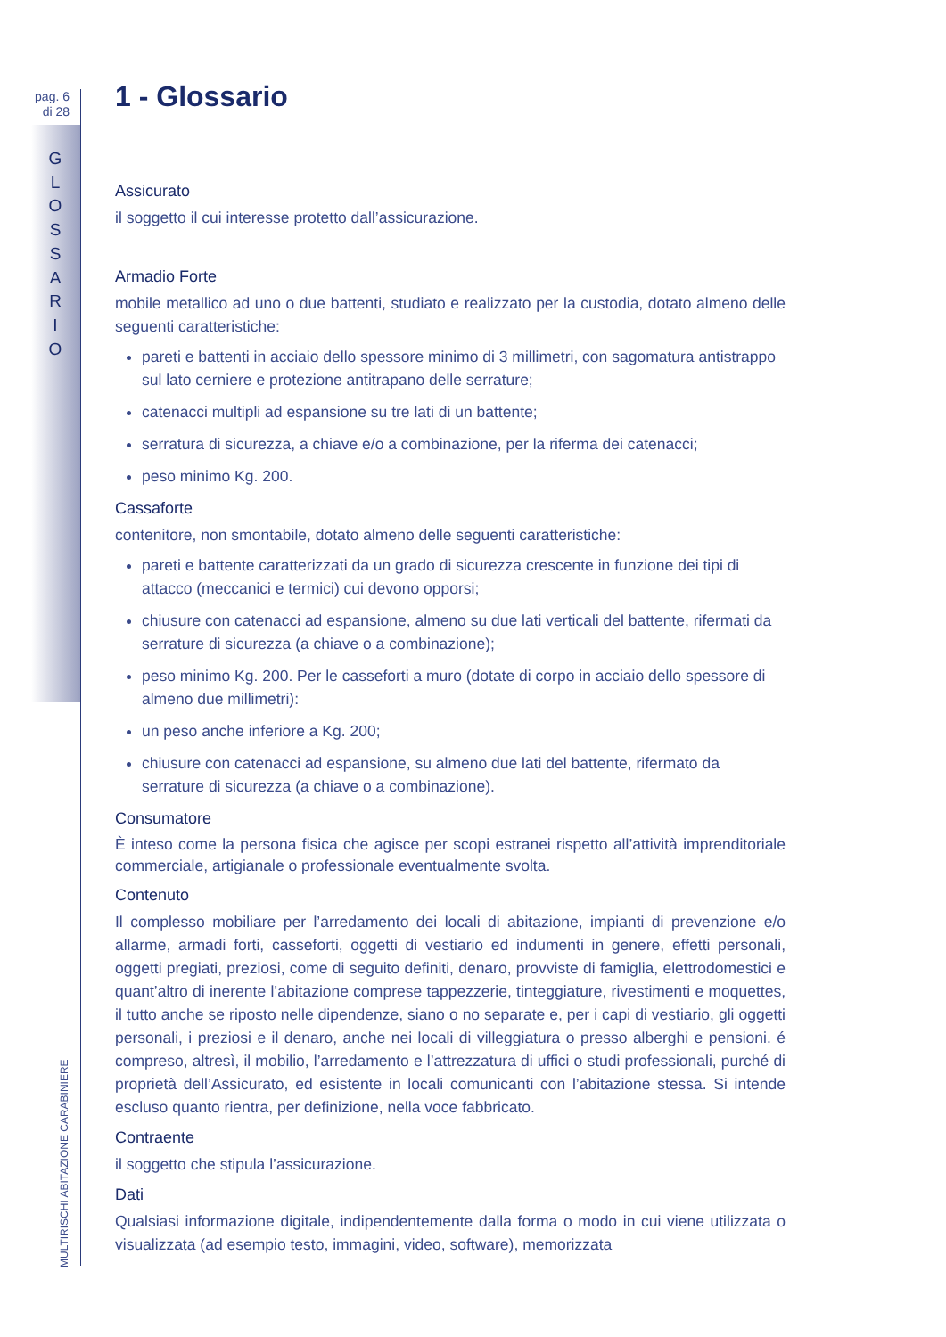pag. 6
di 28
G
L
O
S
S
A
R
I
O
MULTIRISCHI ABITAZIONE CARABINIERE
1 - Glossario
Assicurato
il soggetto il cui interesse protetto dall’assicurazione.
Armadio Forte
mobile metallico ad uno o due battenti, studiato e realizzato per la custodia, dotato almeno delle seguenti caratteristiche:
pareti e battenti in acciaio dello spessore minimo di 3 millimetri, con sagomatura antistrappo sul lato cerniere e protezione antitrapano delle serrature;
catenacci multipli ad espansione su tre lati di un battente;
serratura di sicurezza, a chiave e/o a combinazione, per la riferma dei catenacci;
peso minimo Kg. 200.
Cassaforte
contenitore, non smontabile, dotato almeno delle seguenti caratteristiche:
pareti e battente caratterizzati da un grado di sicurezza crescente in funzione dei tipi di attacco (meccanici e termici) cui devono opporsi;
chiusure con catenacci ad espansione, almeno su due lati verticali del battente, rifermati da serrature di sicurezza (a chiave o a combinazione);
peso minimo Kg. 200. Per le casseforti a muro (dotate di corpo in acciaio dello spessore di almeno due millimetri):
un peso anche inferiore a Kg. 200;
chiusure con catenacci ad espansione, su almeno due lati del battente, rifermato da serrature di sicurezza (a chiave o a combinazione).
Consumatore
È inteso come la persona fisica che agisce per scopi estranei rispetto all’attività imprenditoriale commerciale, artigianale o professionale eventualmente svolta.
Contenuto
Il complesso mobiliare per l’arredamento dei locali di abitazione, impianti di prevenzione e/o allarme, armadi forti, casseforti, oggetti di vestiario ed indumenti in genere, effetti personali, oggetti pregiati, preziosi, come di seguito definiti, denaro, provviste di famiglia, elettrodomestici e quant’altro di inerente l’abitazione comprese tappezzerie, tinteggiature, rivestimenti e moquettes, il tutto anche se riposto nelle dipendenze, siano o no separate e, per i capi di vestiario, gli oggetti personali, i preziosi e il denaro, anche nei locali di villeggiatura o presso alberghi e pensioni. é compreso, altresì, il mobilio, l’arredamento e l’attrezzatura di uffici o studi professionali, purché di proprietà dell’Assicurato, ed esistente in locali comunicanti con l’abitazione stessa. Si intende escluso quanto rientra, per definizione, nella voce fabbricato.
Contraente
il soggetto che stipula l’assicurazione.
Dati
Qualsiasi informazione digitale, indipendentemente dalla forma o modo in cui viene utilizzata o visualizzata (ad esempio testo, immagini, video, software), memorizzata